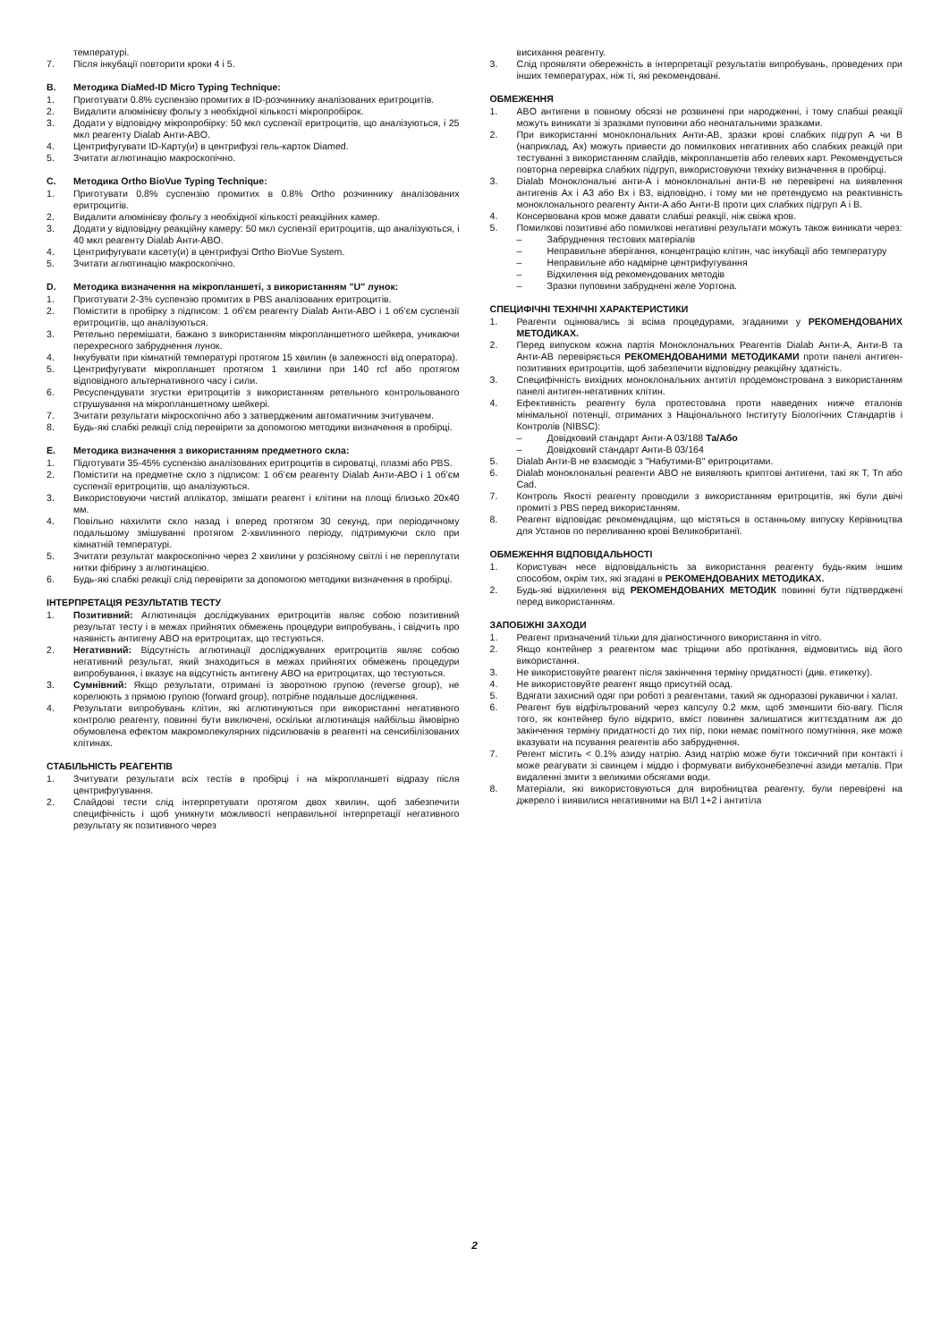температурі.
7. Після інкубації повторити кроки 4 і 5.
B. Методика DiaMed-ID Micro Typing Technique:
1. Приготувати 0.8% суспензію промитих в ID-розчиннику аналізованих еритроцитів.
2. Видалити алюмінієву фольгу з необхідної кількості мікропробірок.
3. Додати у відповідну мікропробірку: 50 мкл суспензії еритроцитів, що аналізуються, і 25 мкл реагенту Dialab Анти-ABO.
4. Центрифугувати ID-Карту(и) в центрифузі гель-карток Diamed.
5. Зчитати аглютинацію макроскопічно.
C. Методика Ortho BioVue Typing Technique:
1. Приготувати 0.8% суспензію промитих в 0.8% Ortho розчиннику аналізованих еритроцитів.
2. Видалити алюмінієву фольгу з необхідної кількості реакційних камер.
3. Додати у відповідну реакційну камеру: 50 мкл суспензії еритроцитів, що аналізуються, і 40 мкл реагенту Dialab Анти-ABO.
4. Центрифугувати касету(и) в центрифузі Ortho BioVue System.
5. Зчитати аглютинацію макроскопічно.
D. Методика визначення на мікропланшеті, з використанням "U" лунок:
1. Приготувати 2-3% суспензію промитих в PBS аналізованих еритроцитів.
2. Помістити в пробірку з підписом: 1 об’єм реагенту Dialab Анти-ABO і 1 об’єм суспензії еритроцитів, що аналізуються.
3. Ретельно перемішати, бажано з використанням мікропланшетного шейкера, уникаючи перехресного забруднення лунок.
4. Інкубувати при кімнатній температурі протягом 15 хвилин (в залежності від оператора).
5. Центрифугувати мікропланшет протягом 1 хвилини при 140 rcf або протягом відповідного альтернативного часу і сили.
6. Ресуспендувати згустки еритроцитів з використанням ретельного контрольованого струшування на мікропланшетному шейкері.
7. Зчитати результати мікроскопічно або з затвердженим автоматичним зчитувачем.
8. Будь-які слабкі реакції слід перевірити за допомогою методики визначення в пробірці.
E. Методика визначення з використанням предметного скла:
1. Підготувати 35-45% суспензію аналізованих еритроцитів в сироватці, плазмі або PBS.
2. Помістити на предметне скло з підписом: 1 об’єм реагенту Dialab Анти-ABO і 1 об’єм суспензії еритроцитів, що аналізуються.
3. Використовуючи чистий аплікатор, змішати реагент і клітини на площі близько 20x40 мм.
4. Повільно нахилити скло назад і вперед протягом 30 секунд, при періодичному подальшому змішуванні протягом 2-хвилинного періоду, підтримуючи скло при кімнатній температурі.
5. Зчитати результат макроскопічно через 2 хвилини у розсіяному світлі і не переплутати нитки фібрину з аглютинацією.
6. Будь-які слабкі реакції слід перевірити за допомогою методики визначення в пробірці.
ІНТЕРПРЕТАЦІЯ РЕЗУЛЬТАТІВ ТЕСТУ
1. Позитивний: Аглютинація досліджуваних еритроцитів являє собою позитивний результат тесту і в межах прийнятих обмежень процедури випробувань, і свідчить про наявність антигену ABO на еритроцитах, що тестуються.
2. Негативний: Відсутність аглютинації досліджуваних еритроцитів являє собою негативний результат, який знаходиться в межах прийнятих обмежень процедури випробування, і вказує на відсутність антигену ABO на еритроцитах, що тестуються.
3. Сумнівний: Якщо результати, отримані із зворотною групою (reverse group), не корелюють з прямою групою (forward group), потрібне подальше дослідження.
4. Результати випробувань клітин, які аглютинуються при використанні негативного контролю реагенту, повинні бути виключені, оскільки аглютинація найбільш ймовірно обумовлена ефектом макромолекулярних підсилювачів в реагенті на сенсибілізованих клітинах.
СТАБІЛЬНІСТЬ РЕАГЕНТІВ
1. Зчитувати результати всіх тестів в пробірці і на мікропланшеті відразу після центрифугування.
2. Слайдові тести слід інтерпретувати протягом двох хвилин, щоб забезпечити специфічність і щоб уникнути можливості неправильної інтерпретації негативного результату як позитивного через
висихання реагенту.
3. Слід проявляти обережність в інтерпретації результатів випробувань, проведених при інших температурах, ніж ті, які рекомендовані.
ОБМЕЖЕННЯ
1. ABO антигени в повному обсязі не розвинені при народженні, і тому слабші реакції можуть виникати зі зразками пуповини або неонатальними зразками.
2. При використанні моноклональних Анти-AB, зразки крові слабких підгруп A чи B (наприклад, Ax) можуть привести до помилкових негативних або слабких реакцій при тестуванні з використанням слайдів, мікропланшетів або гелевих карт. Рекомендується повторна перевірка слабких підгруп, використовуючи техніку визначення в пробірці.
3. Dialab Моноклональні анти-A і моноклональні анти-B не перевірені на виявлення антигенів Ax і A3 або Bx і B3, відповідно, і тому ми не претендуємо на реактивність моноклонального реагенту Анти-A або Анти-B проти цих слабких підгруп A і B.
4. Консервована кров може давати слабші реакції, ніж свіжа кров.
5. Помилкові позитивні або помилкові негативні результати можуть також виникати через:
– Забруднення тестових матеріалів
– Неправильне зберігання, концентрацію клітин, час інкубації або температуру
– Неправильне або надмірне центрифугування
– Відхилення від рекомендованих методів
– Зразки пуповини забруднені желе Уортона.
СПЕЦИФІЧНІ ТЕХНІЧНІ ХАРАКТЕРИСТИКИ
1. Реагенти оцінювались зі всіма процедурами, згаданими у РЕКОМЕНДОВАНИХ МЕТОДИКАХ.
2. Перед випуском кожна партія Моноклональних Реагентів Dialab Анти-A, Анти-B та Анти-AB перевіряється РЕКОМЕНДОВАНИМИ МЕТОДИКАМИ проти панелі антиген-позитивних еритроцитів, щоб забезпечити відповідну реакційну здатність.
3. Специфічність вихідних моноклональних антитіл продемонстрована з використанням панелі антиген-негативних клітин.
4. Ефективність реагенту була протестована проти наведених нижче еталонів мінімальної потенції, отриманих з Національного Інституту Біологічних Стандартів і Контролів (NIBSC):
– Довідковий стандарт Анти-A 03/188 Та/Або
– Довідковий стандарт Анти-B 03/164
5. Dialab Анти-B не взаємодіє з "Набутими-B" еритроцитами.
6. Dialab моноклональні реагенти ABO не виявляють криптові антигени, такі як T, Tn або Cad.
7. Контроль Якості реагенту проводили з використанням еритроцитів, які були двічі промиті з PBS перед використанням.
8. Реагент відповідає рекомендаціям, що містяться в останньому випуску Керівництва для Установ по переливанню крові Великобританії.
ОБМЕЖЕННЯ ВІДПОВІДАЛЬНОСТІ
1. Користувач несе відповідальність за використання реагенту будь-яким іншим способом, окрім тих, які згадані в РЕКОМЕНДОВАНИХ МЕТОДИКАХ.
2. Будь-які відхилення від РЕКОМЕНДОВАНИХ МЕТОДИК повинні бути підтверджені перед використанням.
ЗАПОБІЖНІ ЗАХОДИ
1. Реагент призначений тільки для діагностичного використання in vitro.
2. Якщо контейнер з реагентом має тріщини або протікання, відмовитись від його використання.
3. Не використовуйте реагент після закінчення терміну придатності (див. етикетку).
4. Не використовуйте реагент якщо присутній осад.
5. Вдягати захисний одяг при роботі з реагентами, такий як одноразові рукавички і халат.
6. Реагент був відфільтрований через капсулу 0.2 мкм, щоб зменшити біо-вагу. Після того, як контейнер було відкрито, вміст повинен залишатися життєздатним аж до закінчення терміну придатності до тих пір, поки немає помітного помутніння, яке може вказувати на псування реагентів або забруднення.
7. Регент містить < 0.1% азиду натрію. Азид натрію може бути токсичний при контакті і може реагувати зі свинцем і міддю і формувати вибухонебезпечні азиди металів. При видаленні змити з великими обсягами води.
8. Матеріали, які використовуються для виробництва реагенту, були перевірені на джерело і виявилися негативними на ВІЛ 1+2 і антитіла
2